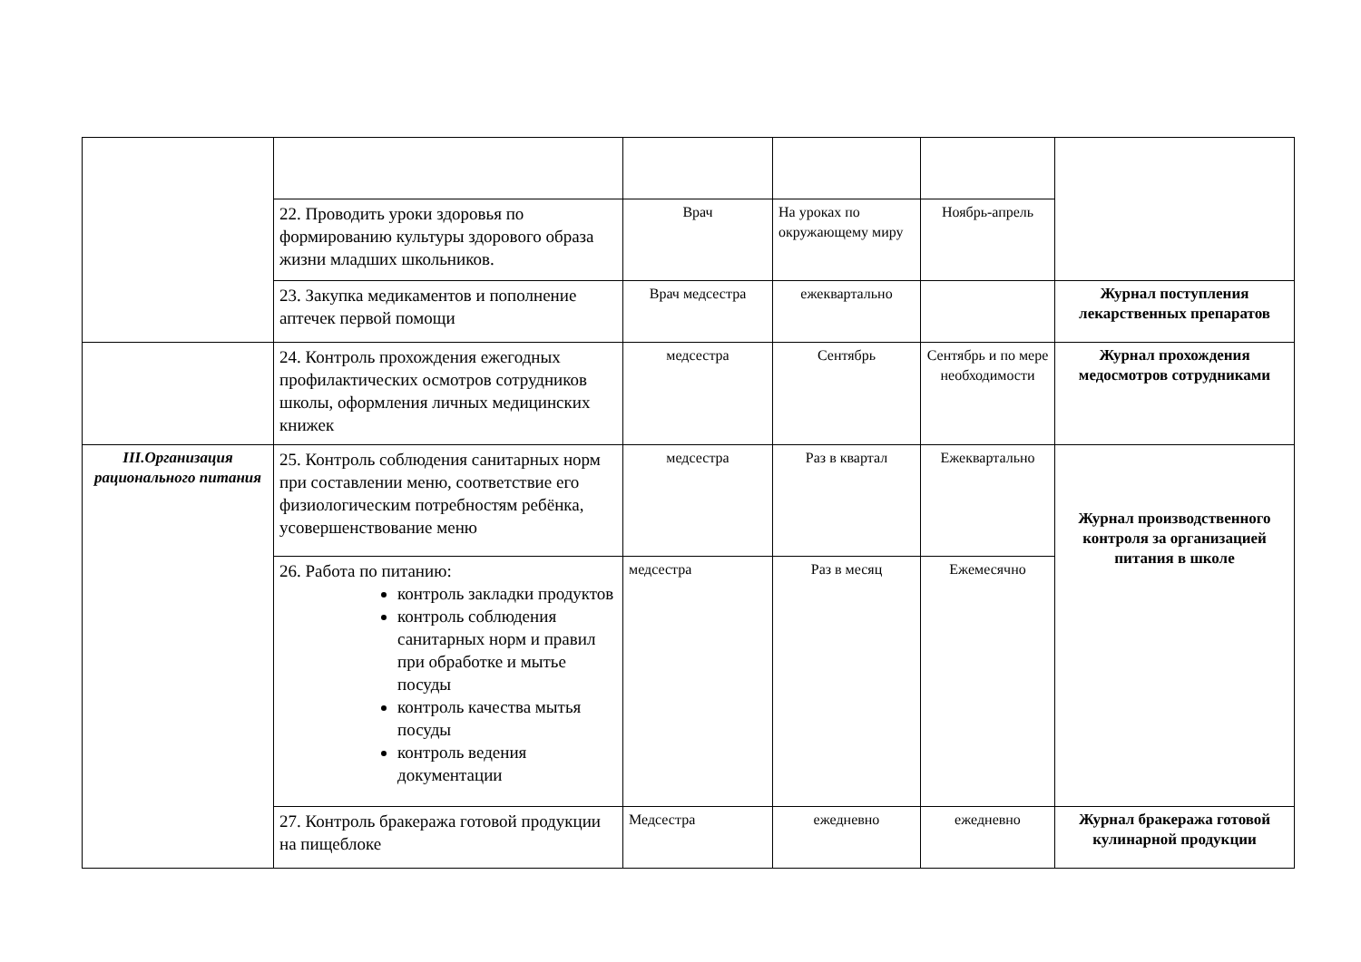| | 22. Проводить уроки здоровья по формированию культуры здорового образа жизни младших школьников. | Врач | На уроках по окружающему миру | Ноябрь-апрель | |
| | 23. Закупка медикаментов и пополнение аптечек первой помощи | Врач медсестра | ежеквартально | | Журнал поступления лекарственных препаратов |
| | 24. Контроль прохождения ежегодных профилактических осмотров сотрудников школы, оформления личных медицинских книжек | медсестра | Сентябрь | Сентябрь и по мере необходимости | Журнал прохождения медосмотров сотрудниками |
| III.Организация рационального питания | 25. Контроль соблюдения санитарных норм при составлении меню, соответствие его физиологическим потребностям ребёнка, усовершенствование меню | медсестра | Раз в квартал | Ежеквартально | Журнал производственного контроля за организацией питания в школе |
| | 26. Работа по питанию: контроль закладки продуктов контроль соблюдения санитарных норм и правил при обработке и мытье посуды контроль качества мытья посуды контроль ведения документации | медсестра | Раз в месяц | Ежемесячно | |
| | 27. Контроль бракеража готовой продукции на пищеблоке | Медсестра | ежедневно | ежедневно | Журнал бракеража готовой кулинарной продукции |